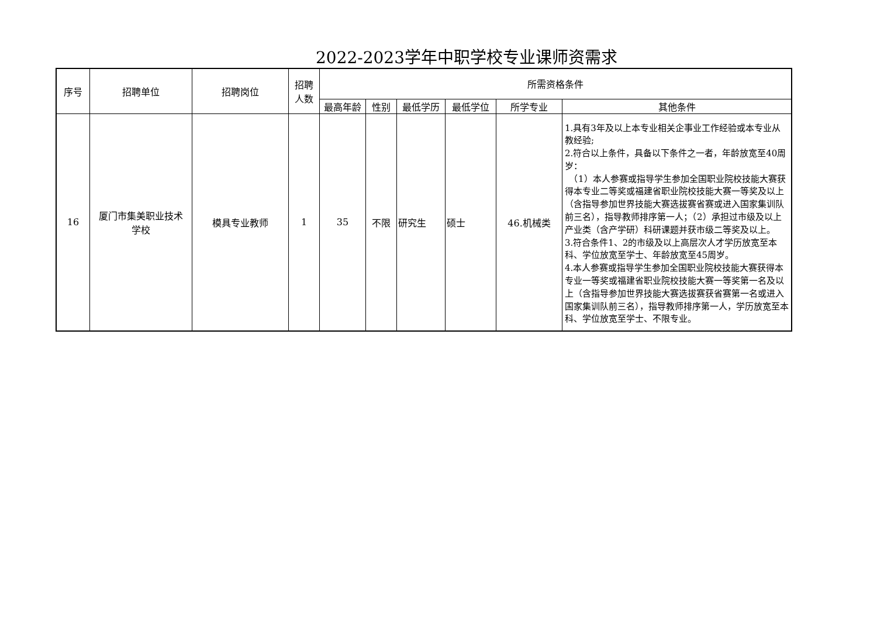2022-2023学年中职学校专业课师资需求
| 序号 | 招聘单位 | 招聘岗位 | 招聘 人数 | 所需资格条件 | | | | | |
| --- | --- | --- | --- | --- | --- | --- | --- | --- | --- |
| | | | | 最高年龄 | 性别 | 最低学历 | 最低学位 | 所学专业 | 其他条件 |
| 16 | 厦门市集美职业技术 学校 | 模具专业教师 | 1 | 35 | 不限 | 研究生 | 硕士 | 46.机械类 | 1.具有3年及以上本专业相关企事业工作经验或本专业从教经验; 2.符合以上条件，具备以下条件之一者，年龄放宽至40周岁： （1）本人参赛或指导学生参加全国职业院校技能大赛获得本专业二等奖或福建省职业院校技能大赛一等奖及以上（含指导参加世界技能大赛选拔赛省赛或进入国家集训队前三名），指导教师排序第一人；（2）承担过市级及以上产业类（含产学研）科研课题并获市级二等奖及以上。 3.符合条件1、2的市级及以上高层次人才学历放宽至本科、学位放宽至学士、年龄放宽至45周岁。 4.本人参赛或指导学生参加全国职业院校技能大赛获得本专业一等奖或福建省职业院校技能大赛一等奖第一名及以上（含指导参加世界技能大赛选拔赛获省赛第一名或进入国家集训队前三名），指导教师排序第一人，学历放宽至本科、学位放宽至学士、不限专业。 |